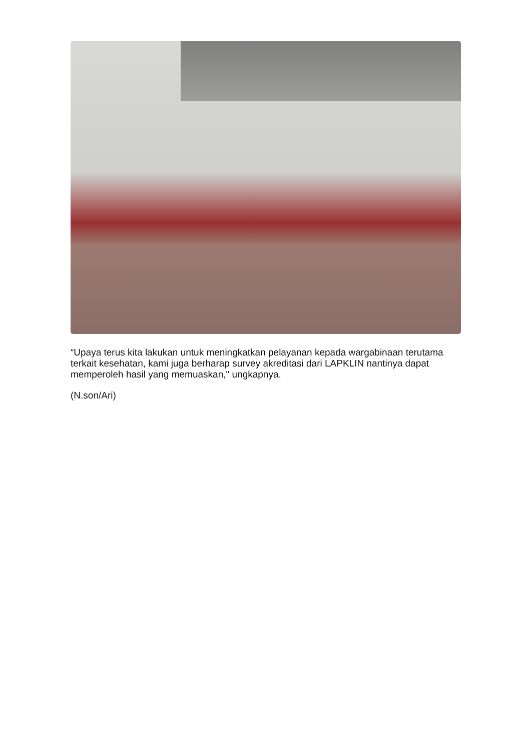“Upaya terus kita lakukan untuk meningkatkan pelayanan kepada wargabinaan terutama terkait kesehatan, kami juga berharap survey akreditasi dari LAPKLIN nantinya dapat memperoleh hasil yang memuaskan," ungkapnya.
(N.son/Ari)